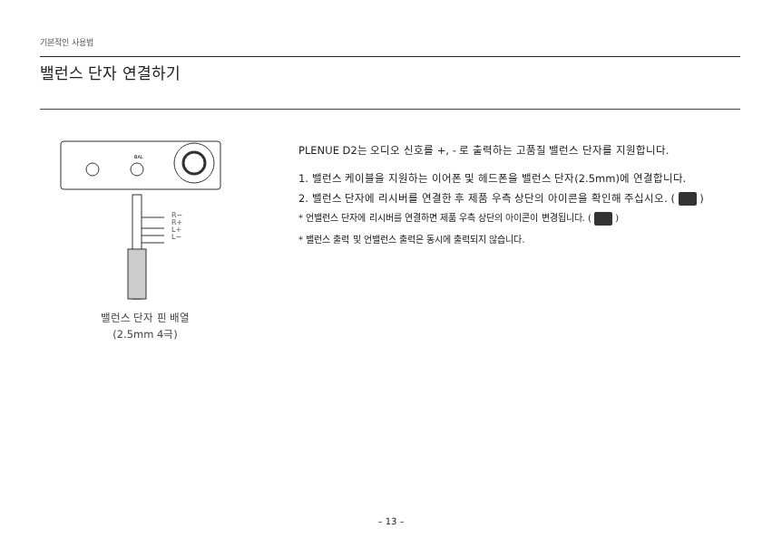기본적인 사용법
밸런스 단자 연결하기
BAL
R−
R+
L+
L−
밸런스 단자 핀 배열
(2.5mm 4극)
PLENUE D2는 오디오 신호를 +, - 로 출력하는 고품질 밸런스 단자를 지원합니다.
1. 밸런스 케이블을 지원하는 이어폰 및 헤드폰을 밸런스 단자(2.5mm)에 연결합니다.
2. 밸런스 단자에 리시버를 연결한 후 제품 우측 상단의 아이콘을 확인해 주십시오. ( )
* 언밸런스 단자에 리시버를 연결하면 제품 우측 상단의 아이콘이 변경됩니다. ( )
* 밸런스 출력 및 언밸런스 출력은 동시에 출력되지 않습니다.
– 13 –